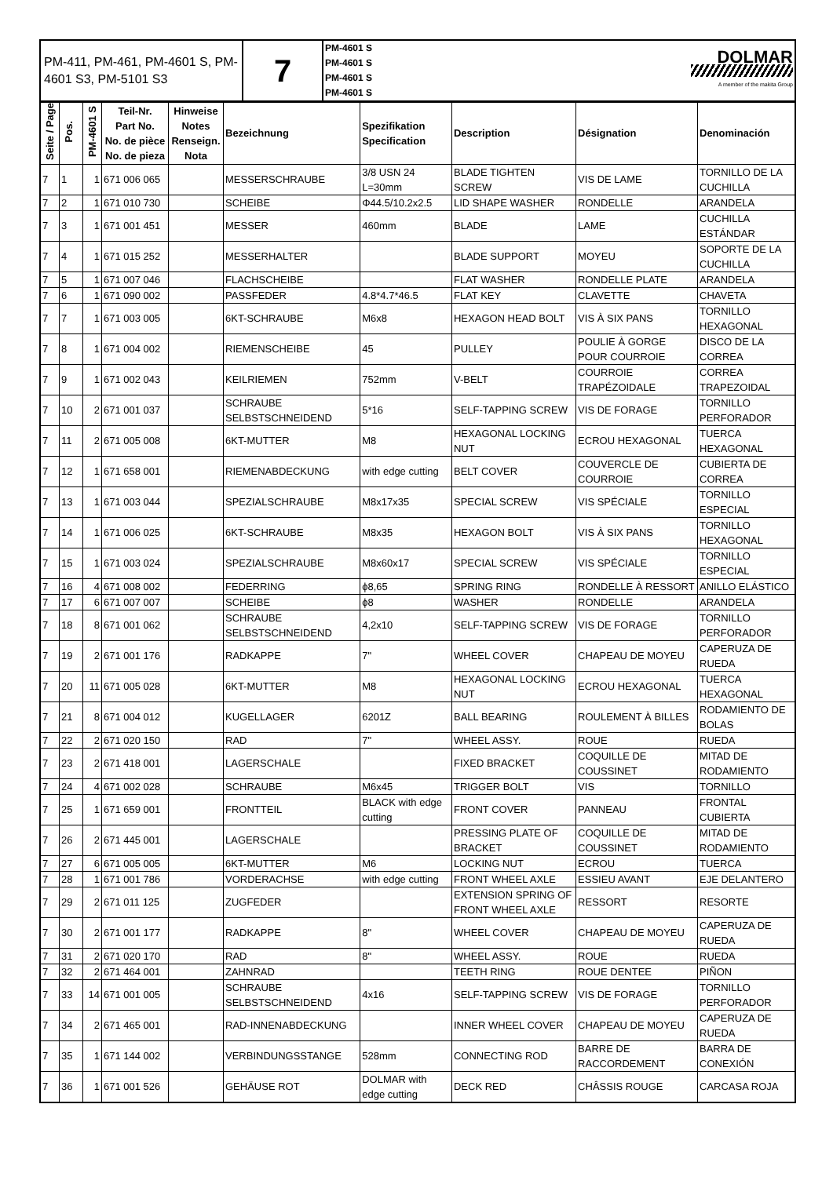| PM-411, PM-461, PM-4601 S, PM-4601 S3, PM-5101 S3 | 7 | PM-4601 S PM-4601 S PM-4601 S PM-4601 S | DOLMAR A member of the makita Group |
| Seite / Page | Pos. | PM-4601 S | Teil-Nr. Part No. No. de pièce No. de pieza | Hinweise Notes Renseign. Nota | Bezeichnung | Spezifikation Specification | Description | Désignation | Denominación |
| --- | --- | --- | --- | --- | --- | --- | --- | --- | --- |
| 7 | 1 | 1 | 671 006 065 | | MESSERSCHRAUBE | 3/8 USN 24 L=30mm | BLADE TIGHTEN SCREW | VIS DE LAME | TORNILLO DE LA CUCHILLA |
| 7 | 2 | 1 | 671 010 730 | | SCHEIBE | Φ44.5/10.2x2.5 | LID SHAPE WASHER | RONDELLE | ARANDELA |
| 7 | 3 | 1 | 671 001 451 | | MESSER | 460mm | BLADE | LAME | CUCHILLA ESTÁNDAR |
| 7 | 4 | 1 | 671 015 252 | | MESSERHALTER | | BLADE SUPPORT | MOYEU | SOPORTE DE LA CUCHILLA |
| 7 | 5 | 1 | 671 007 046 | | FLACHSCHEIBE | | FLAT WASHER | RONDELLE PLATE | ARANDELA |
| 7 | 6 | 1 | 671 090 002 | | PASSFEDER | 4.8*4.7*46.5 | FLAT KEY | CLAVETTE | CHAVETA |
| 7 | 7 | 1 | 671 003 005 | | 6KT-SCHRAUBE | M6x8 | HEXAGON HEAD BOLT | VIS À SIX PANS | TORNILLO HEXAGONAL |
| 7 | 8 | 1 | 671 004 002 | | RIEMENSCHEIBE | 45 | PULLEY | POULIE À GORGE POUR COURROIE | DISCO DE LA CORREA |
| 7 | 9 | 1 | 671 002 043 | | KEILRIEMEN | 752mm | V-BELT | COURROIE TRAPÉZOIDALE | CORREA TRAPEZOIDAL |
| 7 | 10 | 2 | 671 001 037 | | SCHRAUBE SELBSTSCHNEIDEND | 5*16 | SELF-TAPPING SCREW | VIS DE FORAGE | TORNILLO PERFORADOR |
| 7 | 11 | 2 | 671 005 008 | | 6KT-MUTTER | M8 | HEXAGONAL LOCKING NUT | ECROU HEXAGONAL | TUERCA HEXAGONAL |
| 7 | 12 | 1 | 671 658 001 | | RIEMENABDECKUNG | with edge cutting | BELT COVER | COUVERCLE DE COURROIE | CUBIERTA DE CORREA |
| 7 | 13 | 1 | 671 003 044 | | SPEZIALSCHRAUBE | M8x17x35 | SPECIAL SCREW | VIS SPÉCIALE | TORNILLO ESPECIAL |
| 7 | 14 | 1 | 671 006 025 | | 6KT-SCHRAUBE | M8x35 | HEXAGON BOLT | VIS À SIX PANS | TORNILLO HEXAGONAL |
| 7 | 15 | 1 | 671 003 024 | | SPEZIALSCHRAUBE | M8x60x17 | SPECIAL SCREW | VIS SPÉCIALE | TORNILLO ESPECIAL |
| 7 | 16 | 4 | 671 008 002 | | FEDERRING | ϕ8,65 | SPRING RING | RONDELLE À RESSORT | ANILLO ELÁSTICO |
| 7 | 17 | 6 | 671 007 007 | | SCHEIBE | ϕ8 | WASHER | RONDELLE | ARANDELA |
| 7 | 18 | 8 | 671 001 062 | | SCHRAUBE SELBSTSCHNEIDEND | 4,2x10 | SELF-TAPPING SCREW | VIS DE FORAGE | TORNILLO PERFORADOR |
| 7 | 19 | 2 | 671 001 176 | | RADKAPPE | 7" | WHEEL COVER | CHAPEAU DE MOYEU | CAPERUZA DE RUEDA |
| 7 | 20 | 11 | 671 005 028 | | 6KT-MUTTER | M8 | HEXAGONAL LOCKING NUT | ECROU HEXAGONAL | TUERCA HEXAGONAL |
| 7 | 21 | 8 | 671 004 012 | | KUGELLAGER | 6201Z | BALL BEARING | ROULEMENT À BILLES | RODAMIENTO DE BOLAS |
| 7 | 22 | 2 | 671 020 150 | | RAD | 7" | WHEEL ASSY. | ROUE | RUEDA |
| 7 | 23 | 2 | 671 418 001 | | LAGERSCHALE | | FIXED BRACKET | COQUILLE DE COUSSINET | MITAD DE RODAMIENTO |
| 7 | 24 | 4 | 671 002 028 | | SCHRAUBE | M6x45 | TRIGGER BOLT | VIS | TORNILLO |
| 7 | 25 | 1 | 671 659 001 | | FRONTTEIL | BLACK with edge cutting | FRONT COVER | PANNEAU | FRONTAL CUBIERTA |
| 7 | 26 | 2 | 671 445 001 | | LAGERSCHALE | | PRESSING PLATE OF BRACKET | COQUILLE DE COUSSINET | MITAD DE RODAMIENTO |
| 7 | 27 | 6 | 671 005 005 | | 6KT-MUTTER | M6 | LOCKING NUT | ECROU | TUERCA |
| 7 | 28 | 1 | 671 001 786 | | VORDERACHSE | with edge cutting | FRONT WHEEL AXLE | ESSIEU AVANT | EJE DELANTERO |
| 7 | 29 | 2 | 671 011 125 | | ZUGFEDER | | EXTENSION SPRING OF FRONT WHEEL AXLE | RESSORT | RESORTE |
| 7 | 30 | 2 | 671 001 177 | | RADKAPPE | 8" | WHEEL COVER | CHAPEAU DE MOYEU | CAPERUZA DE RUEDA |
| 7 | 31 | 2 | 671 020 170 | | RAD | 8" | WHEEL ASSY. | ROUE | RUEDA |
| 7 | 32 | 2 | 671 464 001 | | ZAHNRAD | | TEETH RING | ROUE DENTEE | PIÑON |
| 7 | 33 | 14 | 671 001 005 | | SCHRAUBE SELBSTSCHNEIDEND | 4x16 | SELF-TAPPING SCREW | VIS DE FORAGE | TORNILLO PERFORADOR |
| 7 | 34 | 2 | 671 465 001 | | RAD-INNENABDECKUNG | | INNER WHEEL COVER | CHAPEAU DE MOYEU | CAPERUZA DE RUEDA |
| 7 | 35 | 1 | 671 144 002 | | VERBINDUNGSSTANGE | 528mm | CONNECTING ROD | BARRE DE RACCORDEMENT | BARRA DE CONEXIÓN |
| 7 | 36 | 1 | 671 001 526 | | GEHÄUSE ROT | DOLMAR with edge cutting | DECK RED | CHÂSSIS ROUGE | CARCASA ROJA |